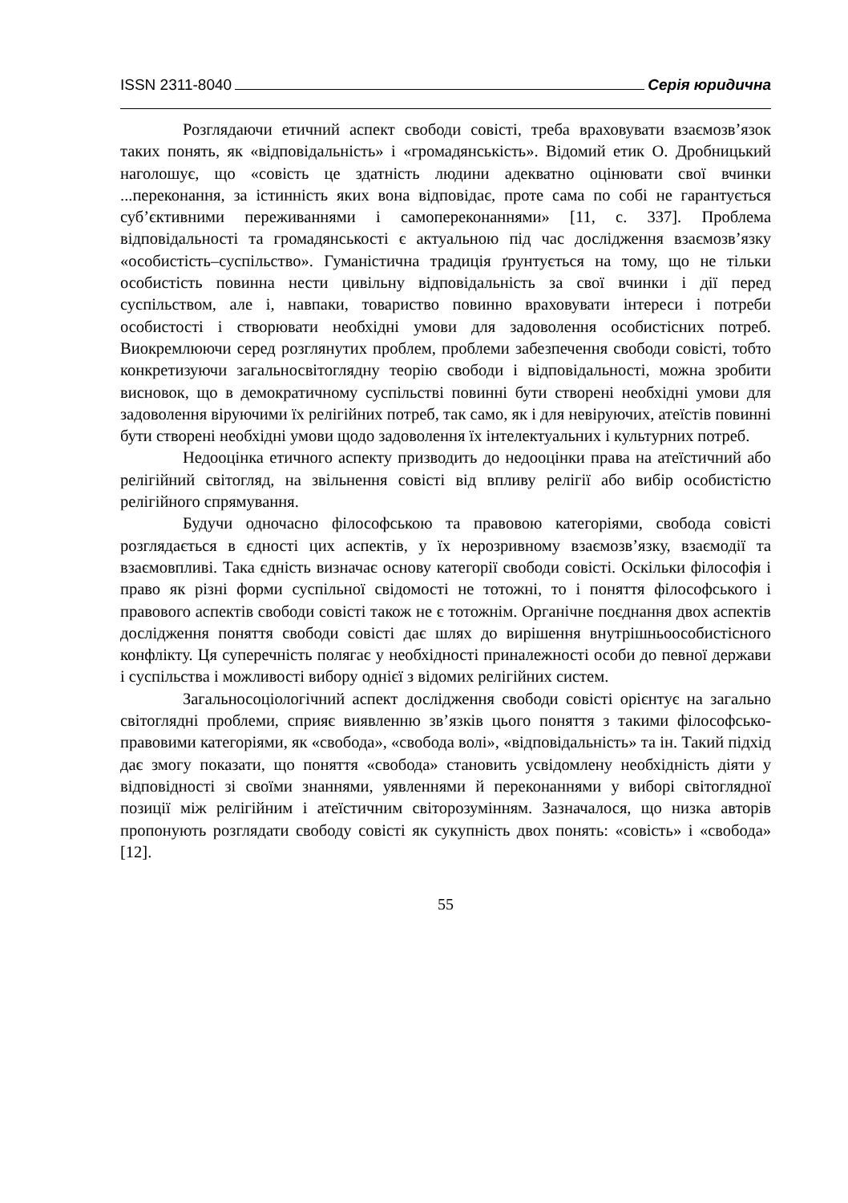ISSN 2311-8040 Серія юридична
Розглядаючи етичний аспект свободи совісті, треба враховувати взаємозв’язок таких понять, як «відповідальність» і «громадянськість». Відомий етик О. Дробницький наголошує, що «совість це здатність людини адекватно оцінювати свої вчинки ...переконання, за істинність яких вона відповідає, проте сама по собі не гарантується суб’єктивними переживаннями і самопереконаннями» [11, с. 337]. Проблема відповідальності та громадянськості є актуальною під час дослідження взаємозв’язку «особистість–суспільство». Гуманістична традиція ґрунтується на тому, що не тільки особистість повинна нести цивільну відповідальність за свої вчинки і дії перед суспільством, але і, навпаки, товариство повинно враховувати інтереси і потреби особистості і створювати необхідні умови для задоволення особистісних потреб. Виокремлюючи серед розглянутих проблем, проблеми забезпечення свободи совісті, тобто конкретизуючи загальносвітоглядну теорію свободи і відповідальності, можна зробити висновок, що в демократичному суспільстві повинні бути створені необхідні умови для задоволення віруючими їх релігійних потреб, так само, як і для невіруючих, атеїстів повинні бути створені необхідні умови щодо задоволення їх інтелектуальних і культурних потреб.
Недооцінка етичного аспекту призводить до недооцінки права на атеїстичний або релігійний світогляд, на звільнення совісті від впливу релігії або вибір особистістю релігійного спрямування.
Будучи одночасно філософською та правовою категоріями, свобода совісті розглядається в єдності цих аспектів, у їх нерозривному взаємозв’язку, взаємодії та взаємовпливі. Така єдність визначає основу категорії свободи совісті. Оскільки філософія і право як різні форми суспільної свідомості не тотожні, то і поняття філософського і правового аспектів свободи совісті також не є тотожнім. Органічне поєднання двох аспектів дослідження поняття свободи совісті дає шлях до вирішення внутрішньоособистісного конфлікту. Ця суперечність полягає у необхідності приналежності особи до певної держави і суспільства і можливості вибору однієї з відомих релігійних систем.
Загальносоціологічний аспект дослідження свободи совісті орієнтує на загально світоглядні проблеми, сприяє виявленню зв’язків цього поняття з такими філософсько-правовими категоріями, як «свобода», «свобода волі», «відповідальність» та ін. Такий підхід дає змогу показати, що поняття «свобода» становить усвідомлену необхідність діяти у відповідності зі своїми знаннями, уявленнями й переконаннями у виборі світоглядної позиції між релігійним і атеїстичним світорозумінням. Зазначалося, що низка авторів пропонують розглядати свободу совісті як сукупність двох понять: «совість» і «свобода» [12].
55